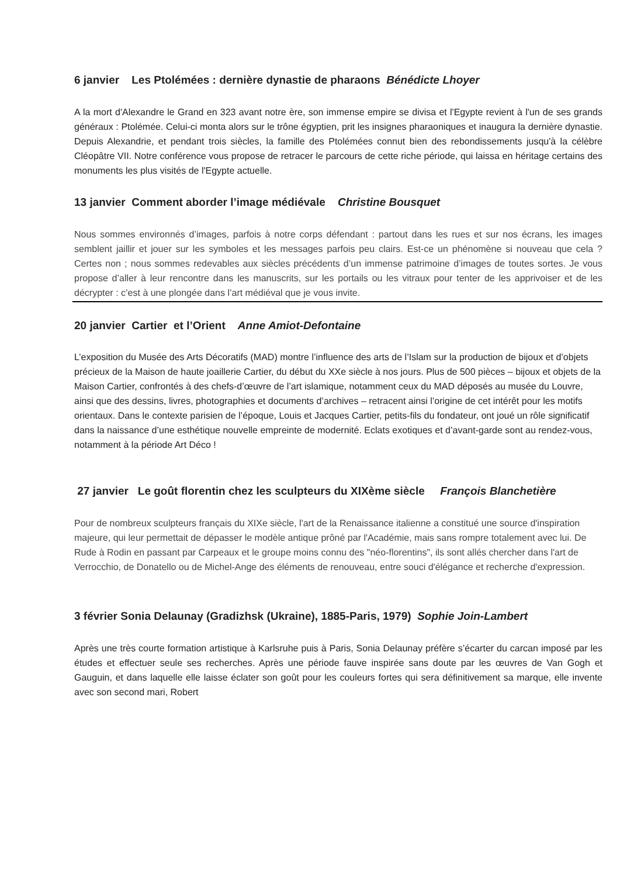6 janvier Les Ptolémées : dernière dynastie de pharaons Bénédicte Lhoyer
A la mort d'Alexandre le Grand en 323 avant notre ère, son immense empire se divisa et l'Egypte revient à l'un de ses grands généraux : Ptolémée. Celui-ci monta alors sur le trône égyptien, prit les insignes pharaoniques et inaugura la dernière dynastie. Depuis Alexandrie, et pendant trois siècles, la famille des Ptolémées connut bien des rebondissements jusqu'à la célèbre Cléopâtre VII. Notre conférence vous propose de retracer le parcours de cette riche période, qui laissa en héritage certains des monuments les plus visités de l'Egypte actuelle.
13 janvier Comment aborder l’image médiévale Christine Bousquet
Nous sommes environnés d’images, parfois à notre corps défendant : partout dans les rues et sur nos écrans, les images semblent jaillir et jouer sur les symboles et les messages parfois peu clairs. Est-ce un phénomène si nouveau que cela ? Certes non ; nous sommes redevables aux siècles précédents d’un immense patrimoine d’images de toutes sortes. Je vous propose d’aller à leur rencontre dans les manuscrits, sur les portails ou les vitraux pour tenter de les apprivoiser et de les décrypter : c’est à une plongée dans l’art médiéval que je vous invite.
20 janvier Cartier et l’Orient Anne Amiot-Defontaine
L’exposition du Musée des Arts Décoratifs (MAD) montre l’influence des arts de l’Islam sur la production de bijoux et d’objets précieux de la Maison de haute joaillerie Cartier, du début du XXe siècle à nos jours. Plus de 500 pièces – bijoux et objets de la Maison Cartier, confrontés à des chefs-d’œuvre de l’art islamique, notamment ceux du MAD déposés au musée du Louvre, ainsi que des dessins, livres, photographies et documents d’archives – retracent ainsi l’origine de cet intérêt pour les motifs orientaux. Dans le contexte parisien de l’époque, Louis et Jacques Cartier, petits-fils du fondateur, ont joué un rôle significatif dans la naissance d’une esthétique nouvelle empreinte de modernité. Eclats exotiques et d’avant-garde sont au rendez-vous, notamment à la période Art Déco !
27 janvier Le goût florentin chez les sculpteurs du XIXème siècle François Blanchetière
Pour de nombreux sculpteurs français du XIXe siècle, l'art de la Renaissance italienne a constitué une source d'inspiration majeure, qui leur permettait de dépasser le modèle antique prôné par l'Académie, mais sans rompre totalement avec lui. De Rude à Rodin en passant par Carpeaux et le groupe moins connu des "néo-florentins", ils sont allés chercher dans l'art de Verrocchio, de Donatello ou de Michel-Ange des éléments de renouveau, entre souci d'élégance et recherche d'expression.
3 février Sonia Delaunay (Gradizhsk (Ukraine), 1885-Paris, 1979) Sophie Join-Lambert
Après une très courte formation artistique à Karlsruhe puis à Paris, Sonia Delaunay préfère s’écarter du carcan imposé par les études et effectuer seule ses recherches. Après une période fauve inspirée sans doute par les œuvres de Van Gogh et Gauguin, et dans laquelle elle laisse éclater son goût pour les couleurs fortes qui sera définitivement sa marque, elle invente avec son second mari, Robert